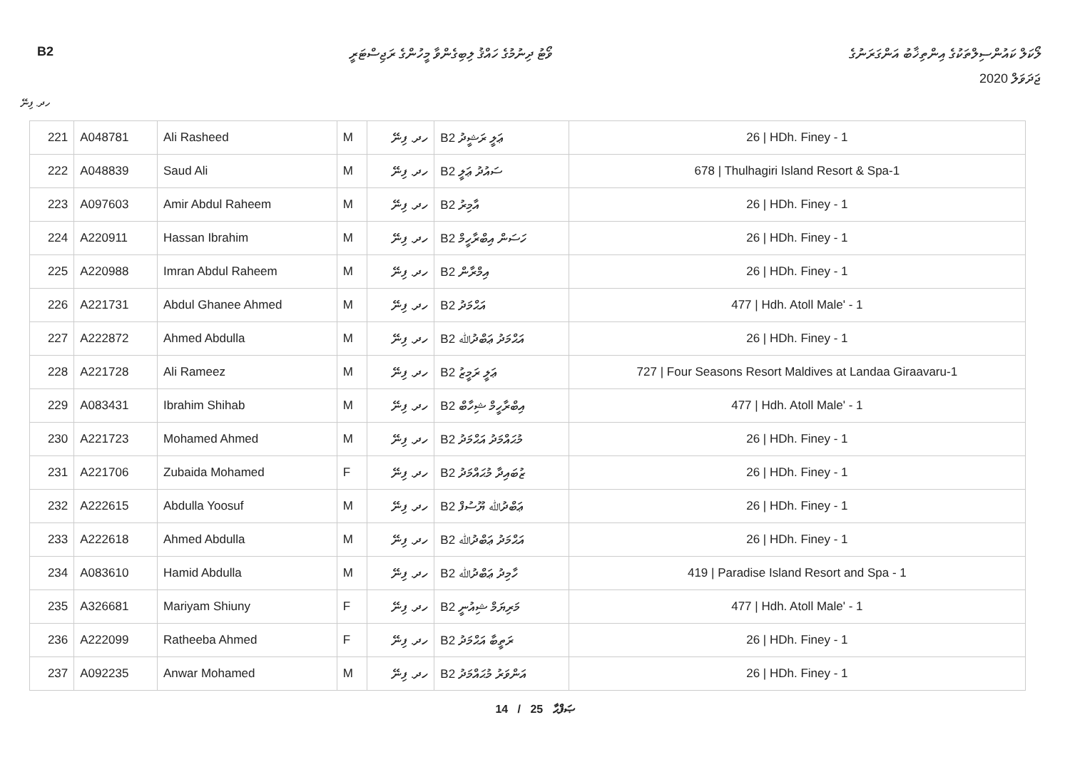B2 ވޯޓު ދިނުމުގެ ހައްޤު ލިބިގެންވާ މީހުންގެ ރަޖިސްޓަރީ ލޯކަލް ކައުންސިލްތަކުގެ އިންތިޚާބު އަންގަރަނުގެ
ޖަދަވަލް 2020
ހދ. ފިނޭ
| 221 | A048781 | Ali Rasheed | M | ހދ. ފިނޭ | B2 ޢަލީ ރަޝީދު | 26 / HDh. Finey - 1 |
| 222 | A048839 | Saud Ali | M | ހދ. ފިނޭ | B2 ސައުދު ޢަލީ | 678 / Thulhagiri Island Resort & Spa-1 |
| 223 | A097603 | Amir Abdul Raheem | M | ހދ. ފިނޭ | B2 އާމިރު | 26 / HDh. Finey - 1 |
| 224 | A220911 | Hassan Ibrahim | M | ހދ. ފިނޭ | B2 ހަސަން އިބްރާހީމް | 26 / HDh. Finey - 1 |
| 225 | A220988 | Imran Abdul Raheem | M | ހދ. ފިނޭ | B2 އިމްރާން | 26 / HDh. Finey - 1 |
| 226 | A221731 | Abdul Ghanee Ahmed | M | ހދ. ފިނޭ | B2 އަޙްމަދު | 477 / Hdh. Atoll Male' - 1 |
| 227 | A222872 | Ahmed Abdulla | M | ހދ. ފިނޭ | B2 އަޙްމަދު ޢަބްދުﷲ | 26 / HDh. Finey - 1 |
| 228 | A221728 | Ali Rameez | M | ހދ. ފިނޭ | B2 ޢަލީ ރަމީޒު | 727 / Four Seasons Resort Maldives at Landaa Giraavaru-1 |
| 229 | A083431 | Ibrahim Shihab | M | ހދ. ފިނޭ | B2 އިބްރާހީމް ޝިހާބް | 477 / Hdh. Atoll Male' - 1 |
| 230 | A221723 | Mohamed Ahmed | M | ހދ. ފިނޭ | B2 މުޙައްމަދު އަޙްމަދު | 26 / HDh. Finey - 1 |
| 231 | A221706 | Zubaida Mohamed | F | ހދ. ފިނޭ | B2 ޒުބައިދާ މުޙައްމަދު | 26 / HDh. Finey - 1 |
| 232 | A222615 | Abdulla Yoosuf | M | ހދ. ފިނޭ | B2 ޢަބްދުﷲ ޔޫސުފް | 26 / HDh. Finey - 1 |
| 233 | A222618 | Ahmed Abdulla | M | ހދ. ފިނޭ | B2 އަޙްމަދު ޢަބްދުﷲ | 26 / HDh. Finey - 1 |
| 234 | A083610 | Hamid Abdulla | M | ހދ. ފިނޭ | B2 ހާމިދު ޢަބްދުﷲ | 419 / Paradise Island Resort and Spa - 1 |
| 235 | A326681 | Mariyam Shiuny | F | ހދ. ފިނޭ | B2 މަރިޔަމް ޝިއުނީ | 477 / Hdh. Atoll Male' - 1 |
| 236 | A222099 | Ratheeba Ahmed | F | ހދ. ފިނޭ | B2 ރަތީބާ އަޙްމަދު | 26 / HDh. Finey - 1 |
| 237 | A092235 | Anwar Mohamed | M | ހދ. ފިނޭ | B2 އަންވަރު މުޙައްމަދު | 26 / HDh. Finey - 1 |
14 / 25 ޞަފްޙާ